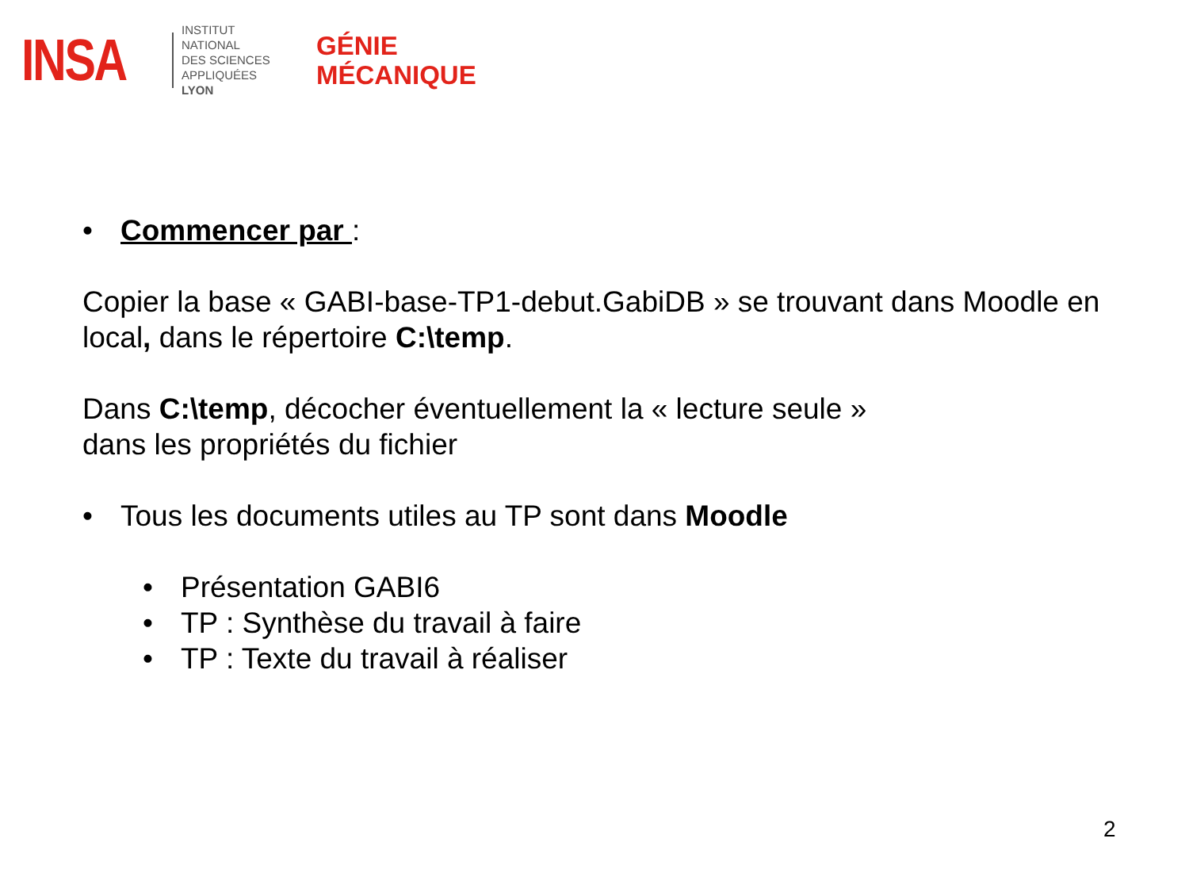INSA
INSTITUT NATIONAL
DES SCIENCES
APPLIQUÉES
LYON
GÉNIE
MÉCANIQUE
• Commencer par :
Copier la base « GABI-base-TP1-debut.GabiDB » se trouvant dans Moodle en local, dans le répertoire C:\temp.
Dans C:\temp, décocher éventuellement la « lecture seule »
dans les propriétés du fichier
• Tous les documents utiles au TP sont dans Moodle
• Présentation GABI6
• TP : Synthèse du travail à faire
• TP : Texte du travail à réaliser
2